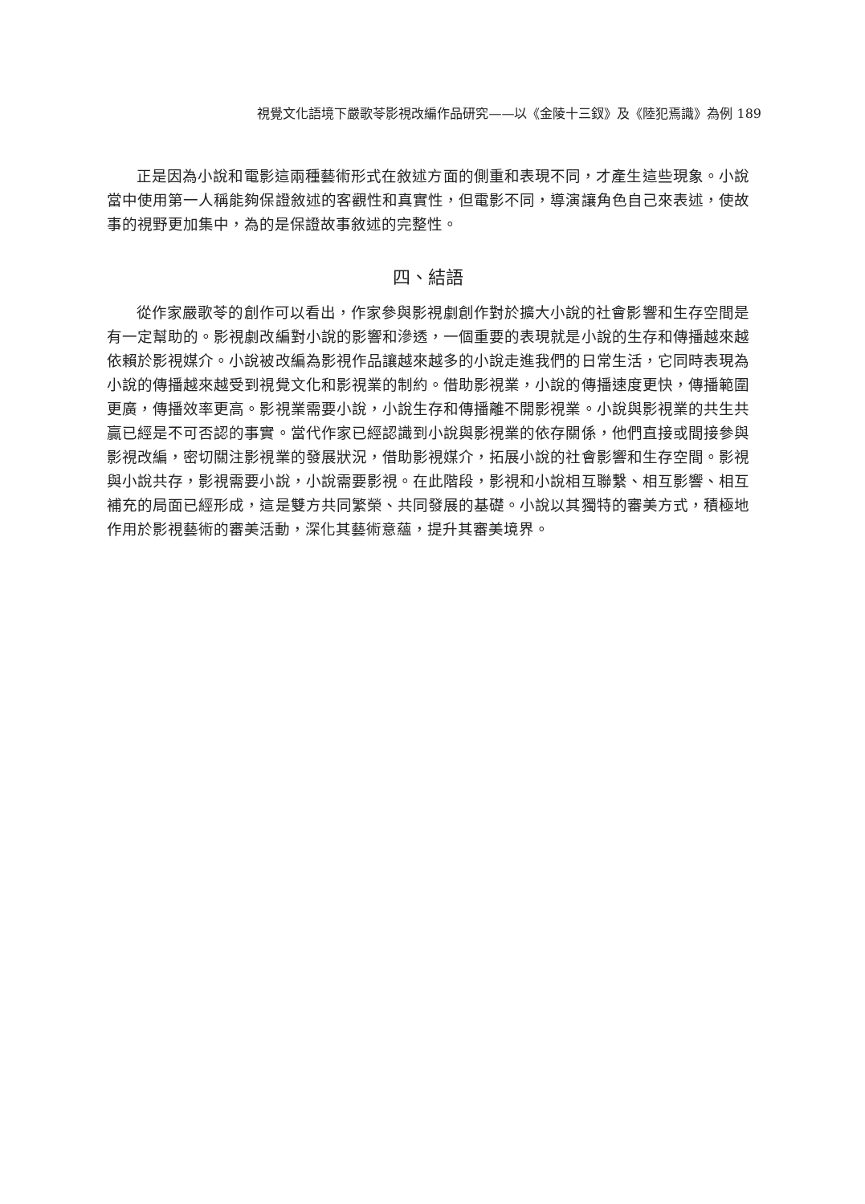視覺文化語境下嚴歌苓影視改編作品研究——以《金陵十三釵》及《陸犯焉識》為例 189
正是因為小說和電影這兩種藝術形式在敘述方面的側重和表現不同，才產生這些現象。小說當中使用第一人稱能夠保證敘述的客觀性和真實性，但電影不同，導演讓角色自己來表述，使故事的視野更加集中，為的是保證故事敘述的完整性。
四、結語
從作家嚴歌苓的創作可以看出，作家參與影視劇創作對於擴大小說的社會影響和生存空間是有一定幫助的。影視劇改編對小說的影響和滲透，一個重要的表現就是小說的生存和傳播越來越依賴於影視媒介。小說被改編為影視作品讓越來越多的小說走進我們的日常生活，它同時表現為小說的傳播越來越受到視覺文化和影視業的制約。借助影視業，小說的傳播速度更快，傳播範圍更廣，傳播效率更高。影視業需要小說，小說生存和傳播離不開影視業。小說與影視業的共生共贏已經是不可否認的事實。當代作家已經認識到小說與影視業的依存關係，他們直接或間接參與影視改編，密切關注影視業的發展狀況，借助影視媒介，拓展小說的社會影響和生存空間。影視與小說共存，影視需要小說，小說需要影視。在此階段，影視和小說相互聯繫、相互影響、相互補充的局面已經形成，這是雙方共同繁榮、共同發展的基礎。小說以其獨特的審美方式，積極地作用於影視藝術的審美活動，深化其藝術意蘊，提升其審美境界。